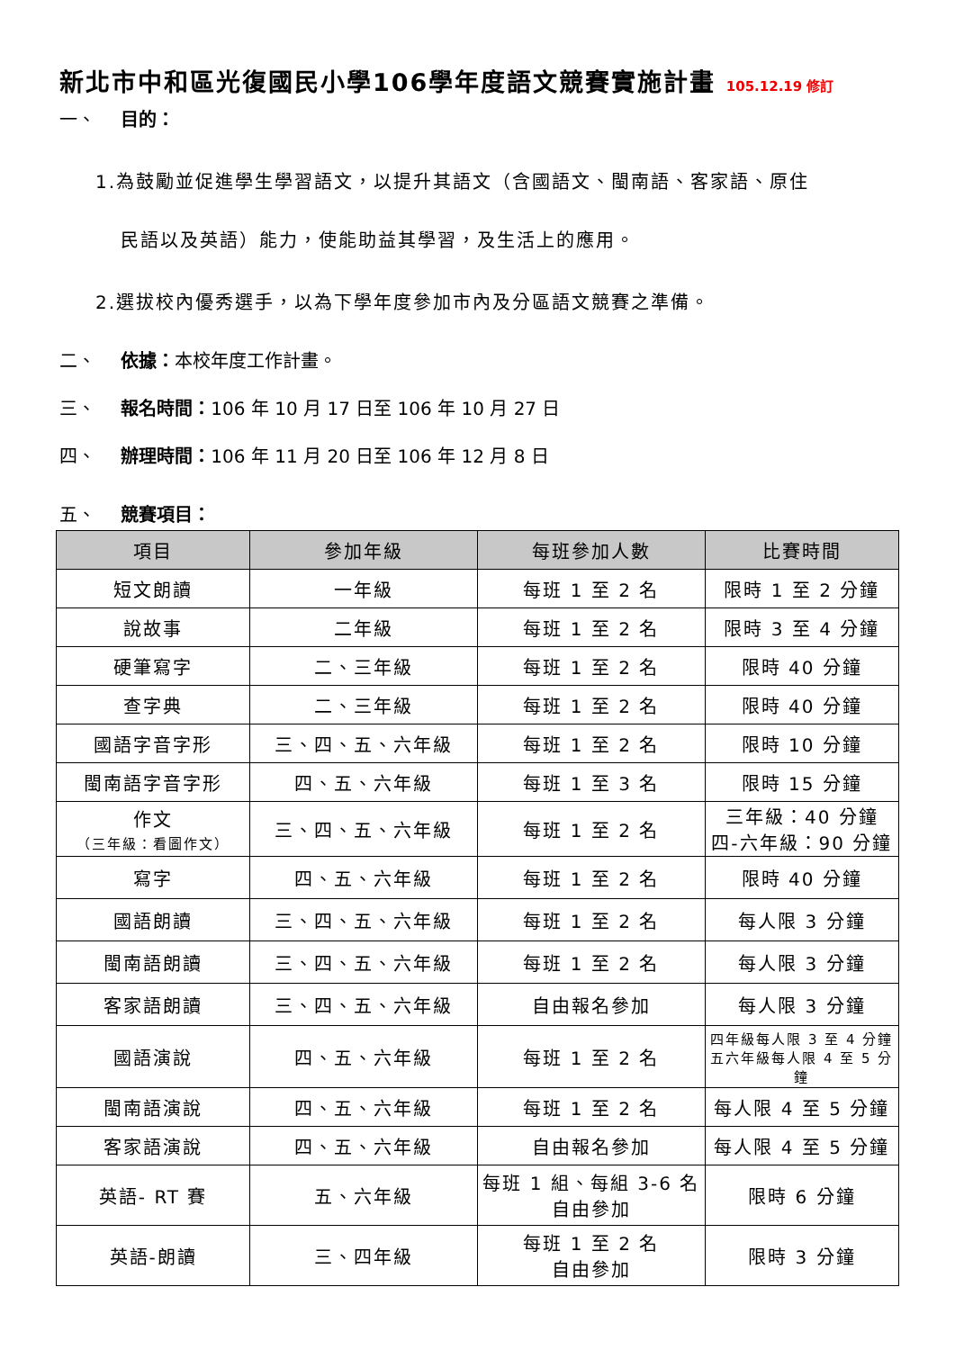新北市中和區光復國民小學106學年度語文競賽實施計畫 105.12.19 修訂
一、 目的：
1.為鼓勵並促進學生學習語文，以提升其語文（含國語文、閩南語、客家語、原住
民語以及英語）能力，使能助益其學習，及生活上的應用。
2.選拔校內優秀選手，以為下學年度參加市內及分區語文競賽之準備。
二、 依據：本校年度工作計畫。
三、 報名時間：106 年 10 月 17 日至 106 年 10 月 27 日
四、 辦理時間：106 年 11 月 20 日至 106 年 12 月 8 日
五、 競賽項目：
| 項目 | 參加年級 | 每班參加人數 | 比賽時間 |
| --- | --- | --- | --- |
| 短文朗讀 | 一年級 | 每班 1 至 2 名 | 限時 1 至 2 分鐘 |
| 說故事 | 二年級 | 每班 1 至 2 名 | 限時 3 至 4 分鐘 |
| 硬筆寫字 | 二、三年級 | 每班 1 至 2 名 | 限時 40 分鐘 |
| 查字典 | 二、三年級 | 每班 1 至 2 名 | 限時 40 分鐘 |
| 國語字音字形 | 三、四、五、六年級 | 每班 1 至 2 名 | 限時 10 分鐘 |
| 閩南語字音字形 | 四、五、六年級 | 每班 1 至 3 名 | 限時 15 分鐘 |
| 作文 （三年級：看圖作文） | 三、四、五、六年級 | 每班 1 至 2 名 | 三年級：40 分鐘 四-六年級：90 分鐘 |
| 寫字 | 四、五、六年級 | 每班 1 至 2 名 | 限時 40 分鐘 |
| 國語朗讀 | 三、四、五、六年級 | 每班 1 至 2 名 | 每人限 3 分鐘 |
| 閩南語朗讀 | 三、四、五、六年級 | 每班 1 至 2 名 | 每人限 3 分鐘 |
| 客家語朗讀 | 三、四、五、六年級 | 自由報名參加 | 每人限 3 分鐘 |
| 國語演說 | 四、五、六年級 | 每班 1 至 2 名 | 四年級每人限 3 至 4 分鐘 五六年級每人限 4 至 5 分鐘 |
| 閩南語演說 | 四、五、六年級 | 每班 1 至 2 名 | 每人限 4 至 5 分鐘 |
| 客家語演說 | 四、五、六年級 | 自由報名參加 | 每人限 4 至 5 分鐘 |
| 英語- RT 賽 | 五、六年級 | 每班 1 組、每組 3-6 名 自由參加 | 限時 6 分鐘 |
| 英語-朗讀 | 三、四年級 | 每班 1 至 2 名 自由參加 | 限時 3 分鐘 |